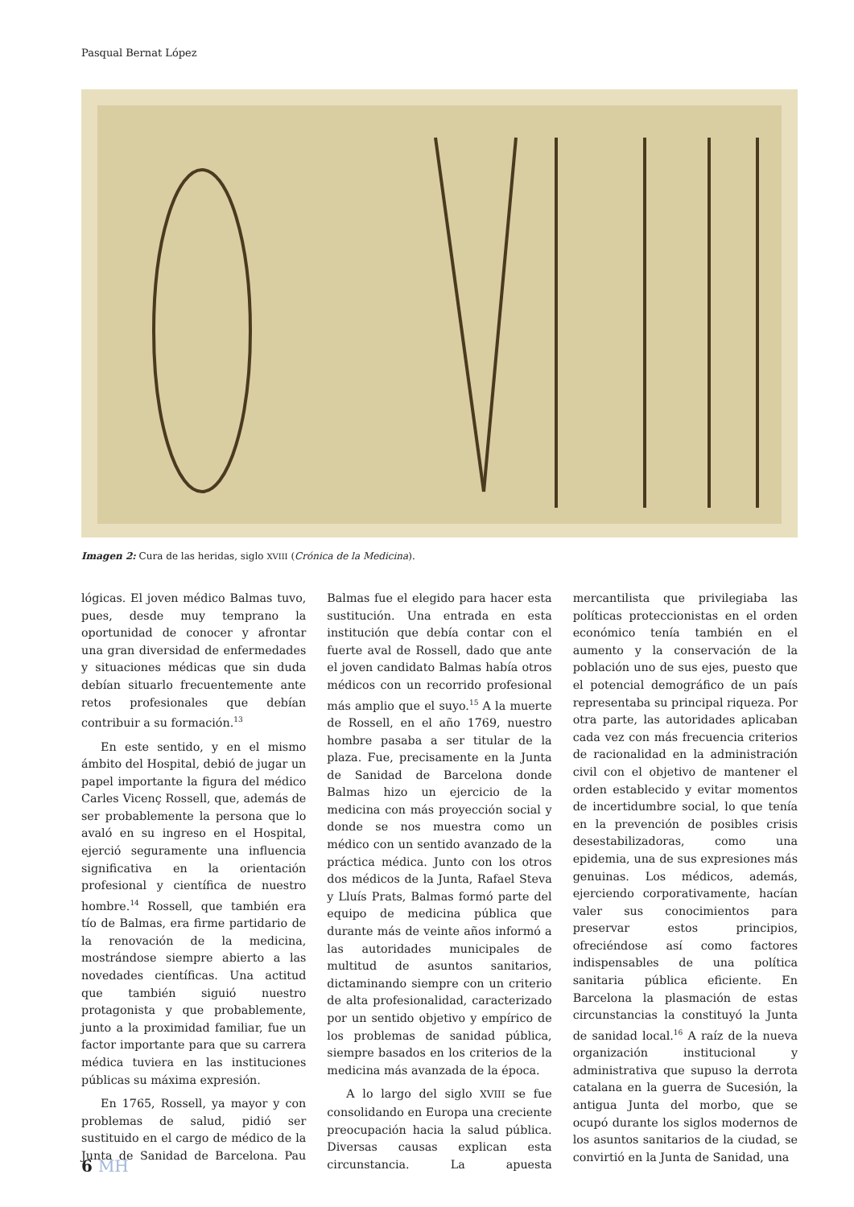Pasqual Bernat López
Imagen 2: Cura de las heridas, siglo XVIII (Crónica de la Medicina).
lógicas. El joven médico Balmas tuvo, pues, desde muy temprano la oportunidad de conocer y afrontar una gran diversidad de enfermedades y situaciones médicas que sin duda debían situarlo frecuentemente ante retos profesionales que debían contribuir a su formación.<sup>13</sup>
En este sentido, y en el mismo ámbito del Hospital, debió de jugar un papel importante la figura del médico Carles Vicenç Rossell, que, además de ser probablemente la persona que lo avaló en su ingreso en el Hospital, ejerció seguramente una influencia significativa en la orientación profesional y científica de nuestro hombre.<sup>14</sup> Rossell, que también era tío de Balmas, era firme partidario de la renovación de la medicina, mostrándose siempre abierto a las novedades científicas. Una actitud que también siguió nuestro protagonista y que probablemente, junto a la proximidad familiar, fue un factor importante para que su carrera médica tuviera en las instituciones públicas su máxima expresión.
En 1765, Rossell, ya mayor y con problemas de salud, pidió ser sustituido en el cargo de médico de la Junta de Sanidad de Barcelona. Pau Balmas fue el elegido para hacer esta sustitución. Una entrada en esta institución que debía contar con el fuerte aval de Rossell, dado que ante el joven candidato Balmas había otros médicos con un recorrido profesional más amplio que el suyo.<sup>15</sup> A la muerte de Rossell, en el año 1769, nuestro hombre pasaba a ser titular de la plaza. Fue, precisamente en la Junta de Sanidad de Barcelona donde Balmas hizo un ejercicio de la medicina con más proyección social y donde se nos muestra como un médico con un sentido avanzado de la práctica médica. Junto con los otros dos médicos de la Junta, Rafael Steva y Lluís Prats, Balmas formó parte del equipo de medicina pública que durante más de veinte años informó a las autoridades municipales de multitud de asuntos sanitarios, dictaminando siempre con un criterio de alta profesionalidad, caracterizado por un sentido objetivo y empírico de los problemas de sanidad pública, siempre basados en los criterios de la medicina más avanzada de la época.
A lo largo del siglo XVIII se fue consolidando en Europa una creciente preocupación hacia la salud pública. Diversas causas explican esta circunstancia. La apuesta mercantilista que privilegiaba las políticas proteccionistas en el orden económico tenía también en el aumento y la conservación de la población uno de sus ejes, puesto que el potencial demográfico de un país representaba su principal riqueza. Por otra parte, las autoridades aplicaban cada vez con más frecuencia criterios de racionalidad en la administración civil con el objetivo de mantener el orden establecido y evitar momentos de incertidumbre social, lo que tenía en la prevención de posibles crisis desestabilizadoras, como una epidemia, una de sus expresiones más genuinas. Los médicos, además, ejerciendo corporativamente, hacían valer sus conocimientos para preservar estos principios, ofreciéndose así como factores indispensables de una política sanitaria pública eficiente. En Barcelona la plasmación de estas circunstancias la constituyó la Junta de sanidad local.<sup>16</sup> A raíz de la nueva organización institucional y administrativa que supuso la derrota catalana en la guerra de Sucesión, la antigua Junta del morbo, que se ocupó durante los siglos modernos de los asuntos sanitarios de la ciudad, se convirtió en la Junta de Sanidad, una
6 MH